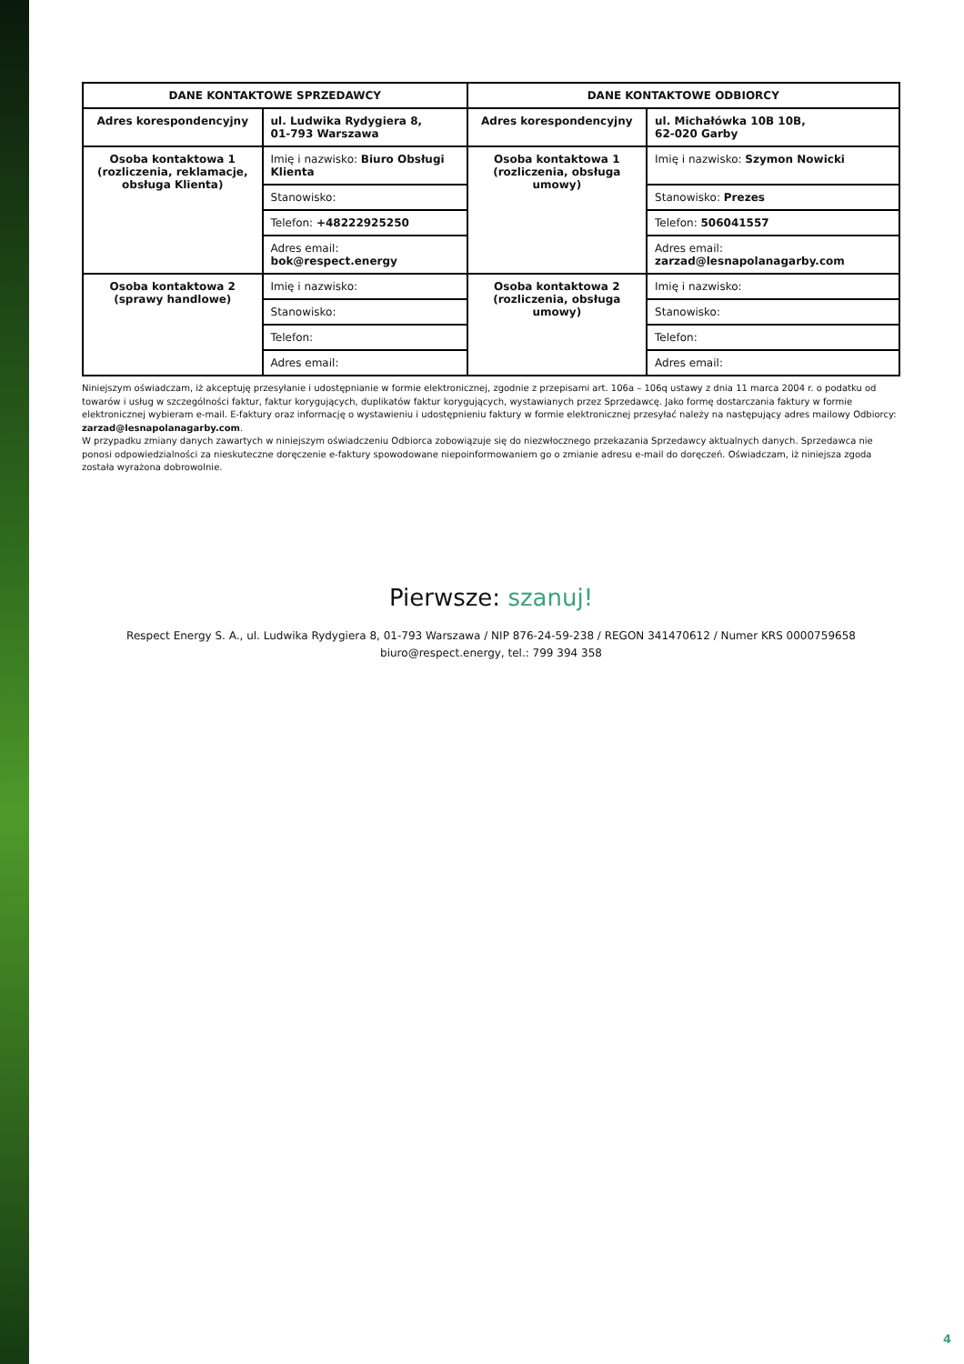| DANE KONTAKTOWE SPRZEDAWCY | | DANE KONTAKTOWE ODBIORCY | |
| --- | --- | --- | --- |
| Adres korespondencyjny | ul. Ludwika Rydygiera 8, 01-793 Warszawa | Adres korespondencyjny | ul. Michałówka 10B 10B, 62-020 Garby |
| Osoba kontaktowa 1 (rozliczenia, reklamacje, obsługa Klienta) | Imię i nazwisko: Biuro Obsługi Klienta | Osoba kontaktowa 1 (rozliczenia, obsługa umowy) | Imię i nazwisko: Szymon Nowicki |
| | Stanowisko: | | Stanowisko: Prezes |
| | Telefon: +48222925250 | | Telefon: 506041557 |
| | Adres email: bok@respect.energy | | Adres email: zarzad@lesnapolanagarby.com |
| Osoba kontaktowa 2 (sprawy handlowe) | Imię i nazwisko: | Osoba kontaktowa 2 (rozliczenia, obsługa umowy) | Imię i nazwisko: |
| | Stanowisko: | | Stanowisko: |
| | Telefon: | | Telefon: |
| | Adres email: | | Adres email: |
Niniejszym oświadczam, iż akceptuję przesyłanie i udostępnianie w formie elektronicznej, zgodnie z przepisami art. 106a – 106q ustawy z dnia 11 marca 2004 r. o podatku od towarów i usług w szczególności faktur, faktur korygujących, duplikatów faktur korygujących, wystawianych przez Sprzedawcę. Jako formę dostarczania faktury w formie elektronicznej wybieram e-mail. E-faktury oraz informację o wystawieniu i udostępnieniu faktury w formie elektronicznej przesyłać należy na następujący adres mailowy Odbiorcy: zarzad@lesnapolanagarby.com.
W przypadku zmiany danych zawartych w niniejszym oświadczeniu Odbiorca zobowiązuje się do niezwłocznego przekazania Sprzedawcy aktualnych danych. Sprzedawca nie ponosi odpowiedzialności za nieskuteczne doręczenie e-faktury spowodowane niepoinformowaniem go o zmianie adresu e-mail do doręczeń. Oświadczam, iż niniejsza zgoda została wyrażona dobrowolnie.
Pierwsze: szanuj!
Respect Energy S. A., ul. Ludwika Rydygiera 8, 01-793 Warszawa / NIP 876-24-59-238 / REGON 341470612 / Numer KRS 0000759658
biuro@respect.energy, tel.: 799 394 358
4